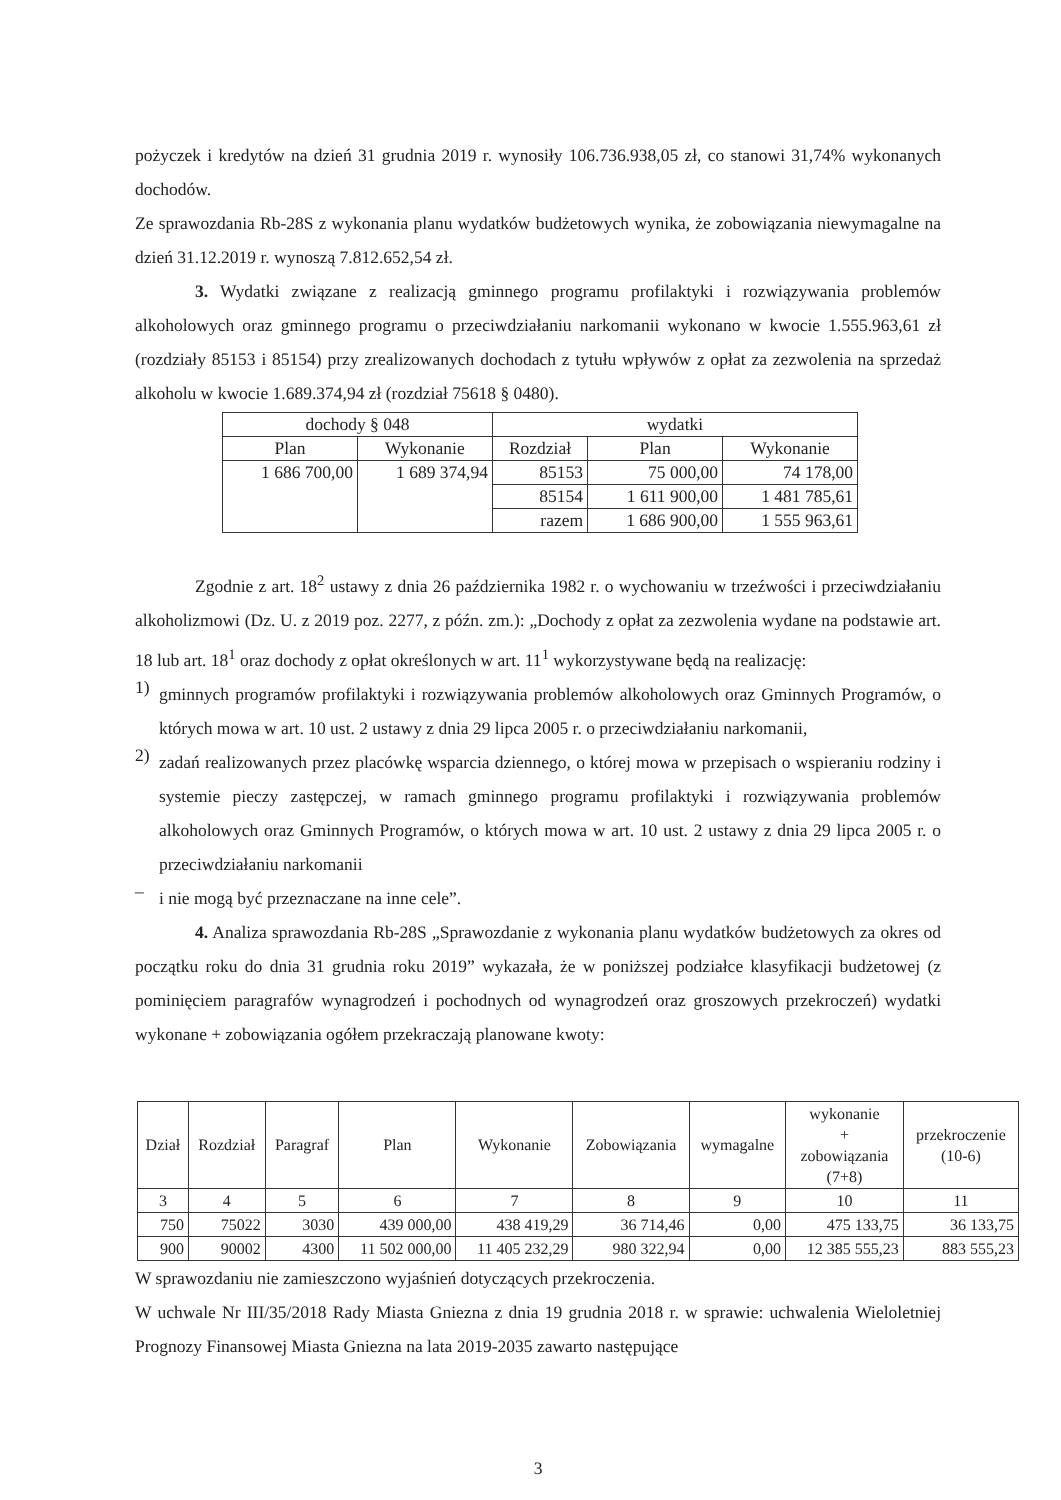pożyczek i kredytów na dzień 31 grudnia 2019 r. wynosiły 106.736.938,05 zł, co stanowi 31,74% wykonanych dochodów.
Ze sprawozdania Rb-28S z wykonania planu wydatków budżetowych wynika, że zobowiązania niewymagalne na dzień 31.12.2019 r. wynoszą 7.812.652,54 zł.
3. Wydatki związane z realizacją gminnego programu profilaktyki i rozwiązywania problemów alkoholowych oraz gminnego programu o przeciwdziałaniu narkomanii wykonano w kwocie 1.555.963,61 zł (rozdziały 85153 i 85154) przy zrealizowanych dochodach z tytułu wpływów z opłat za zezwolenia na sprzedaż alkoholu w kwocie 1.689.374,94 zł (rozdział 75618 § 0480).
| dochody § 048 | | wydatki | | |
| --- | --- | --- | --- | --- |
| Plan | Wykonanie | Rozdział | Plan | Wykonanie |
| 1 686 700,00 | 1 689 374,94 | 85153 | 75 000,00 | 74 178,00 |
| | | 85154 | 1 611 900,00 | 1 481 785,61 |
| | | razem | 1 686 900,00 | 1 555 963,61 |
Zgodnie z art. 18<sup>2</sup> ustawy z dnia 26 października 1982 r. o wychowaniu w trzeźwości i przeciwdziałaniu alkoholizmowi (Dz. U. z 2019 poz. 2277, z późn. zm.): „Dochody z opłat za zezwolenia wydane na podstawie art. 18 lub art. 18<sup>1</sup> oraz dochody z opłat określonych w art. 11<sup>1</sup> wykorzystywane będą na realizację:
1)
gminnych programów profilaktyki i rozwiązywania problemów alkoholowych oraz Gminnych Programów, o których mowa w art. 10 ust. 2 ustawy z dnia 29 lipca 2005 r. o przeciwdziałaniu narkomanii,
2)
zadań realizowanych przez placówkę wsparcia dziennego, o której mowa w przepisach o wspieraniu rodziny i systemie pieczy zastępczej, w ramach gminnego programu profilaktyki i rozwiązywania problemów alkoholowych oraz Gminnych Programów, o których mowa w art. 10 ust. 2 ustawy z dnia 29 lipca 2005 r. o przeciwdziałaniu narkomanii
–
i nie mogą być przeznaczane na inne cele”.
4. Analiza sprawozdania Rb-28S „Sprawozdanie z wykonania planu wydatków budżetowych za okres od początku roku do dnia 31 grudnia roku 2019” wykazała, że w poniższej podziałce klasyfikacji budżetowej (z pominięciem paragrafów wynagrodzeń i pochodnych od wynagrodzeń oraz groszowych przekroczeń) wydatki wykonane + zobowiązania ogółem przekraczają planowane kwoty:
| Dział | Rozdział | Paragraf | Plan | Wykonanie | Zobowiązania | wymagalne | wykonanie + zobowiązania (7+8) | przekroczenie (10-6) |
| --- | --- | --- | --- | --- | --- | --- | --- | --- |
| 3 | 4 | 5 | 6 | 7 | 8 | 9 | 10 | 11 |
| 750 | 75022 | 3030 | 439 000,00 | 438 419,29 | 36 714,46 | 0,00 | 475 133,75 | 36 133,75 |
| 900 | 90002 | 4300 | 11 502 000,00 | 11 405 232,29 | 980 322,94 | 0,00 | 12 385 555,23 | 883 555,23 |
W sprawozdaniu nie zamieszczono wyjaśnień dotyczących przekroczenia.
W uchwale Nr III/35/2018 Rady Miasta Gniezna z dnia 19 grudnia 2018 r. w sprawie: uchwalenia Wieloletniej Prognozy Finansowej Miasta Gniezna na lata 2019-2035 zawarto następujące
3